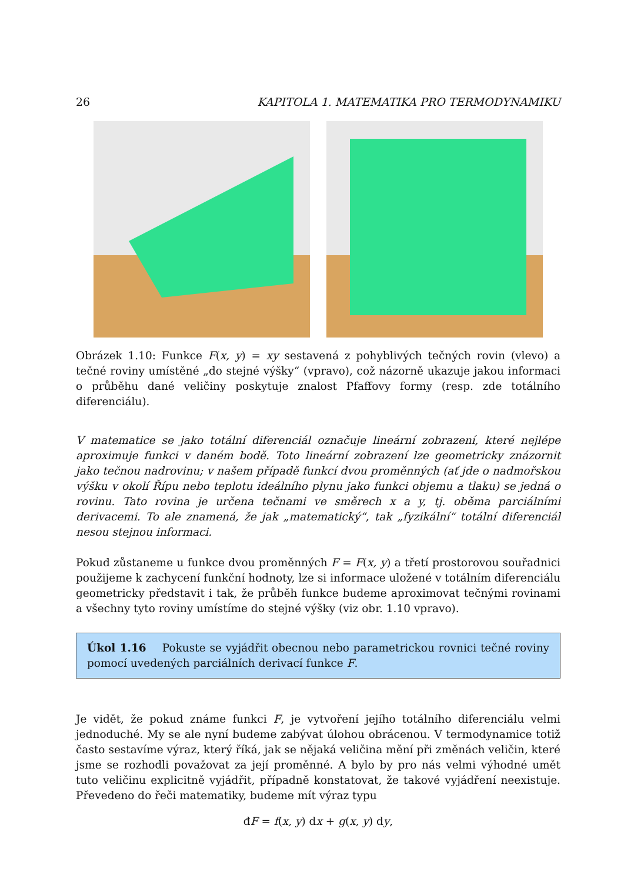26 KAPITOLA 1. MATEMATIKA PRO TERMODYNAMIKU
Obrázek 1.10: Funkce F(x, y) = xy sestavená z pohyblivých tečných rovin (vlevo) a tečné roviny umístěné „do stejné výšky“ (vpravo), což názorně ukazuje jakou informaci o průběhu dané veličiny poskytuje znalost Pfaffovy formy (resp. zde totálního diferenciálu).
V matematice se jako totální diferenciál označuje lineární zobrazení, které nejlépe aproximuje funkci v daném bodě. Toto lineární zobrazení lze geometricky znázornit jako tečnou nadrovinu; v našem případě funkcí dvou proměnných (ať jde o nadmořskou výšku v okolí Řípu nebo teplotu ideálního plynu jako funkci objemu a tlaku) se jedná o rovinu. Tato rovina je určena tečnami ve směrech x a y, tj. oběma parciálními derivacemi. To ale znamená, že jak „matematický“, tak „fyzikální“ totální diferenciál nesou stejnou informaci.
Pokud zůstaneme u funkce dvou proměnných F = F(x, y) a třetí prostorovou souřadnici použijeme k zachycení funkční hodnoty, lze si informace uložené v totálním diferenciálu geometricky představit i tak, že průběh funkce budeme aproximovat tečnými rovinami a všechny tyto roviny umístíme do stejné výšky (viz obr. 1.10 vpravo).
Úkol 1.16 Pokuste se vyjádřit obecnou nebo parametrickou rovnici tečné roviny pomocí uvedených parciálních derivací funkce F.
Je vidět, že pokud známe funkci F, je vytvoření jejího totálního diferenciálu velmi jednoduché. My se ale nyní budeme zabývat úlohou obrácenou. V termodynamice totiž často sestavíme výraz, který říká, jak se nějaká veličina mění při změnách veličin, které jsme se rozhodli považovat za její proměnné. A bylo by pro nás velmi výhodné umět tuto veličinu explicitně vyjádřit, případně konstatovat, že takové vyjádření neexistuje. Převedeno do řeči matematiky, budeme mít výraz typu
đF = f(x, y) dx + g(x, y) dy,